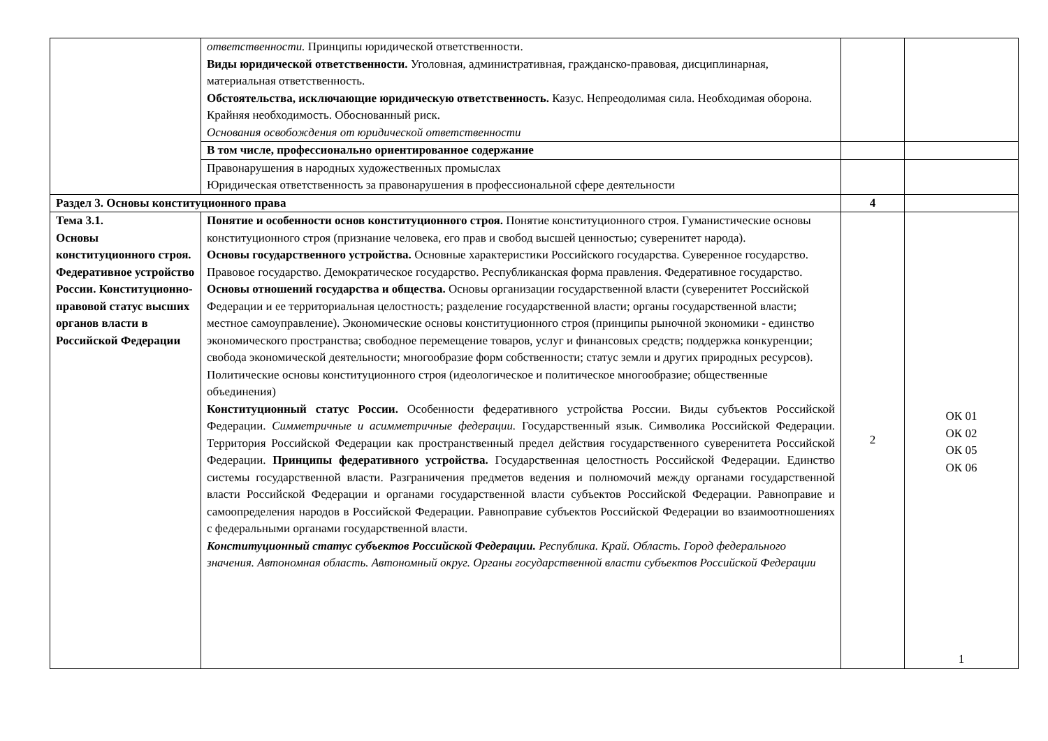| | ответственности. Принципы юридической ответственности. Виды юридической ответственности. Уголовная, административная, гражданско-правовая, дисциплинарная, материальная ответственность. Обстоятельства, исключающие юридическую ответственность. Казус. Непреодолимая сила. Необходимая оборона. Крайняя необходимость. Обоснованный риск. Основания освобождения от юридической ответственности | | |
| | В том числе, профессионально ориентированное содержание | | |
| | Правонарушения в народных художественных промыслах Юридическая ответственность за правонарушения в профессиональной сфере деятельности | | |
| Раздел 3. Основы конституционного права | | 4 | |
| Тема 3.1. Основы конституционного строя. Федеративное устройство России. Конституционно-правовой статус высших органов власти в Российской Федерации | Понятие и особенности основ конституционного строя. Понятие конституционного строя. Гуманистические основы конституционного строя (признание человека, его прав и свобод высшей ценностью; суверенитет народа). Основы государственного устройства. Основные характеристики Российского государства. Суверенное государство. Правовое государство. Демократическое государство. Республиканская форма правления. Федеративное государство. Основы отношений государства и общества. Основы организации государственной власти (суверенитет Российской Федерации и ее территориальная целостность; разделение государственной власти; органы государственной власти; местное самоуправление). Экономические основы конституционного строя (принципы рыночной экономики - единство экономического пространства; свободное перемещение товаров, услуг и финансовых средств; поддержка конкуренции; свобода экономической деятельности; многообразие форм собственности; статус земли и других природных ресурсов). Политические основы конституционного строя (идеологическое и политическое многообразие; общественные объединения) Конституционный статус России. Особенности федеративного устройства России. Виды субъектов Российской Федерации. Симметричные и асимметричные федерации. Государственный язык. Символика Российской Федерации. Территория Российской Федерации как пространственный предел действия государственного суверенитета Российской Федерации. Принципы федеративного устройства. Государственная целостность Российской Федерации. Единство системы государственной власти. Разграничения предметов ведения и полномочий между органами государственной власти Российской Федерации и органами государственной власти субъектов Российской Федерации. Равноправие и самоопределения народов в Российской Федерации. Равноправие субъектов Российской Федерации во взаимоотношениях с федеральными органами государственной власти. Конституционный статус субъектов Российской Федерации. Республика. Край. Область. Город федерального значения. Автономная область. Автономный округ. Органы государственной власти субъектов Российской Федерации | 2 | ОК 01 ОК 02 ОК 05 ОК 06 1 |